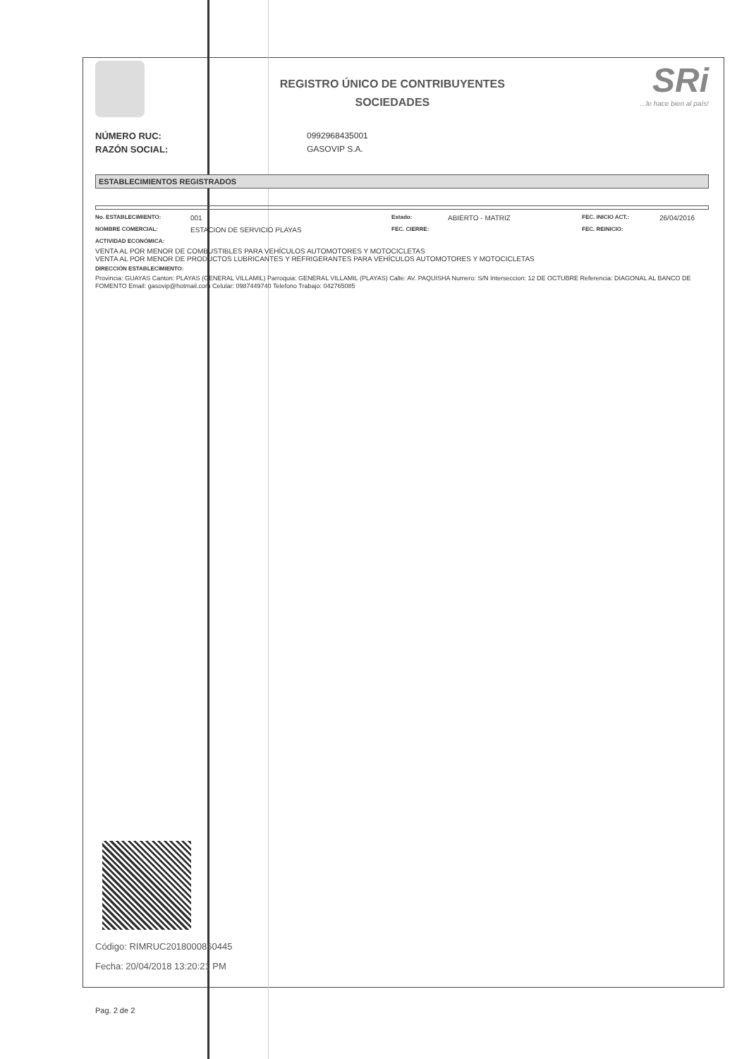REGISTRO ÚNICO DE CONTRIBUYENTES
SOCIEDADES
SRi...le hace bien al país!
NÚMERO RUC: 0992968435001
RAZÓN SOCIAL: GASOVIP S.A.
ESTABLECIMIENTOS REGISTRADOS
No. ESTABLECIMIENTO: 001 Estado: ABIERTO - MATRIZ FEC. INICIO ACT.: 26/04/2016
NOMBRE COMERCIAL: ESTACION DE SERVICIO PLAYAS FEC. CIERRE: FEC. REINICIO:
ACTIVIDAD ECONÓMICA:
VENTA AL POR MENOR DE COMBUSTIBLES PARA VEHÍCULOS AUTOMOTORES Y MOTOCICLETAS
VENTA AL POR MENOR DE PRODUCTOS LUBRICANTES Y REFRIGERANTES PARA VEHÍCULOS AUTOMOTORES Y MOTOCICLETAS
DIRECCIÓN ESTABLECIMIENTO:
Provincia: GUAYAS Canton: PLAYAS (GENERAL VILLAMIL) Parroquia: GENERAL VILLAMIL (PLAYAS) Calle: AV. PAQUISHA Numero: S/N Interseccion: 12 DE OCTUBRE Referencia: DIAGONAL AL BANCO DE FOMENTO Email: gasovip@hotmail.com Celular: 0987449740 Telefono Trabajo: 042765085
Código: RIMRUC2018000860445
Fecha: 20/04/2018 13:20:21 PM
Pag. 2 de 2